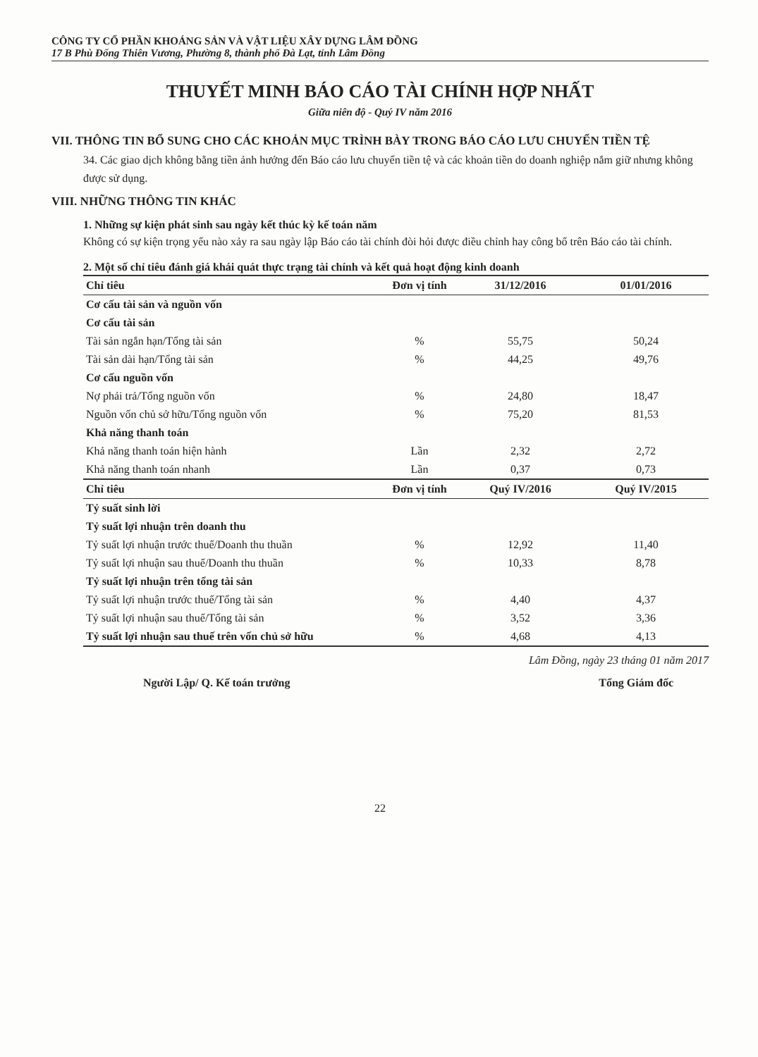CÔNG TY CỔ PHẦN KHOÁNG SẢN VÀ VẬT LIỆU XÂY DỰNG LÂM ĐỒNG
17 B Phù Đổng Thiên Vương, Phường 8, thành phố Đà Lạt, tỉnh Lâm Đồng
THUYẾT MINH BÁO CÁO TÀI CHÍNH HỢP NHẤT
Giữa niên độ - Quý IV năm 2016
VII. THÔNG TIN BỔ SUNG CHO CÁC KHOẢN MỤC TRÌNH BÀY TRONG BÁO CÁO LƯU CHUYỂN TIỀN TỆ
34. Các giao dịch không bằng tiền ảnh hưởng đến Báo cáo lưu chuyển tiền tệ và các khoản tiền do doanh nghiệp nắm giữ nhưng không được sử dụng.
VIII. NHỮNG THÔNG TIN KHÁC
1. Những sự kiện phát sinh sau ngày kết thúc kỳ kế toán năm
Không có sự kiện trọng yếu nào xảy ra sau ngày lập Báo cáo tài chính đòi hỏi được điều chỉnh hay công bố trên Báo cáo tài chính.
2. Một số chỉ tiêu đánh giá khái quát thực trạng tài chính và kết quả hoạt động kinh doanh
| Chỉ tiêu | Đơn vị tính | 31/12/2016 | 01/01/2016 |
| --- | --- | --- | --- |
| Cơ cấu tài sản và nguồn vốn | | | |
| Cơ cấu tài sản | | | |
| Tài sản ngắn hạn/Tổng tài sản | % | 55,75 | 50,24 |
| Tài sản dài hạn/Tổng tài sản | % | 44,25 | 49,76 |
| Cơ cấu nguồn vốn | | | |
| Nợ phải trả/Tổng nguồn vốn | % | 24,80 | 18,47 |
| Nguồn vốn chủ sở hữu/Tổng nguồn vốn | % | 75,20 | 81,53 |
| Khả năng thanh toán | | | |
| Khả năng thanh toán hiện hành | Lần | 2,32 | 2,72 |
| Khả năng thanh toán nhanh | Lần | 0,37 | 0,73 |
| Chỉ tiêu | Đơn vị tính | Quý IV/2016 | Quý IV/2015 |
| Tỷ suất sinh lời | | | |
| Tỷ suất lợi nhuận trên doanh thu | | | |
| Tỷ suất lợi nhuận trước thuế/Doanh thu thuần | % | 12,92 | 11,40 |
| Tỷ suất lợi nhuận sau thuế/Doanh thu thuần | % | 10,33 | 8,78 |
| Tỷ suất lợi nhuận trên tổng tài sản | | | |
| Tỷ suất lợi nhuận trước thuế/Tổng tài sản | % | 4,40 | 4,37 |
| Tỷ suất lợi nhuận sau thuế/Tổng tài sản | % | 3,52 | 3,36 |
| Tỷ suất lợi nhuận sau thuế trên vốn chủ sở hữu | % | 4,68 | 4,13 |
Lâm Đồng, ngày 23 tháng 01 năm 2017
Người Lập/ Q. Kế toán trưởng Tổng Giám đốc
22